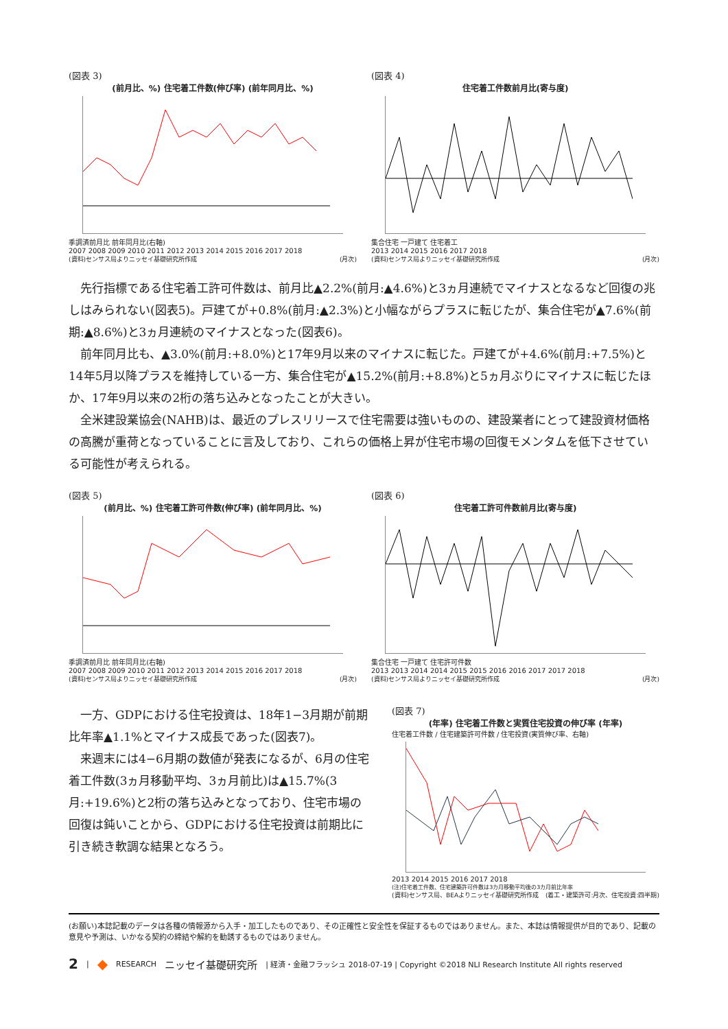(図表 3)
(前月比、%) 住宅着工件数(伸び率) (前年同月比、%)
季調済前月比 前年同月比(右軸)
2007 2008 2009 2010 2011 2012 2013 2014 2015 2016 2017 2018
(資料)センサス局よりニッセイ基礎研究所作成 (月次)
(図表 4)
住宅着工件数前月比(寄与度)
集合住宅 一戸建て 住宅着工
2013 2014 2015 2016 2017 2018
(資料)センサス局よりニッセイ基礎研究所作成 (月次)
先行指標である住宅着工許可件数は、前月比▲2.2%(前月:▲4.6%)と3ヵ月連続でマイナスとなるなど回復の兆しはみられない(図表5)。戸建てが+0.8%(前月:▲2.3%)と小幅ながらプラスに転じたが、集合住宅が▲7.6%(前期:▲8.6%)と3ヵ月連続のマイナスとなった(図表6)。
前年同月比も、▲3.0%(前月:+8.0%)と17年9月以来のマイナスに転じた。戸建てが+4.6%(前月:+7.5%)と14年5月以降プラスを維持している一方、集合住宅が▲15.2%(前月:+8.8%)と5ヵ月ぶりにマイナスに転じたほか、17年9月以来の2桁の落ち込みとなったことが大きい。
全米建設業協会(NAHB)は、最近のプレスリリースで住宅需要は強いものの、建設業者にとって建設資材価格の高騰が重荷となっていることに言及しており、これらの価格上昇が住宅市場の回復モメンタムを低下させている可能性が考えられる。
(図表 5)
(前月比、%) 住宅着工許可件数(伸び率) (前年同月比、%)
季調済前月比 前年同月比(右軸)
2007 2008 2009 2010 2011 2012 2013 2014 2015 2016 2017 2018
(資料)センサス局よりニッセイ基礎研究所作成 (月次)
(図表 6)
住宅着工許可件数前月比(寄与度)
集合住宅 一戸建て 住宅許可件数
2013 2013 2014 2014 2015 2015 2016 2016 2017 2017 2018
(資料)センサス局よりニッセイ基礎研究所作成 (月次)
一方、GDPにおける住宅投資は、18年1−3月期が前期比年率▲1.1%とマイナス成長であった(図表7)。
来週末には4−6月期の数値が発表になるが、6月の住宅着工件数(3ヵ月移動平均、3ヵ月前比)は▲15.7%(3月:+19.6%)と2桁の落ち込みとなっており、住宅市場の回復は鈍いことから、GDPにおける住宅投資は前期比に引き続き軟調な結果となろう。
(図表 7)
(年率) 住宅着工件数と実質住宅投資の伸び率 (年率)
住宅着工件数 / 住宅建築許可件数 / 住宅投資(実質伸び率、右軸)
2013 2014 2015 2016 2017 2018
(注)住宅着工件数、住宅建築許可件数は3カ月移動平均後の3カ月前比年率
(資料)センサス局、BEAよりニッセイ基礎研究所作成 (着工・建築許可:月次、住宅投資:四半期)
(お願い)本誌記載のデータは各種の情報源から入手・加工したものであり、その正確性と安全性を保証するものではありません。また、本誌は情報提供が目的であり、記載の意見や予測は、いかなる契約の締結や解約を勧誘するものではありません。
2 | ◆ RESEARCH ニッセイ基礎研究所 | 経済・金融フラッシュ 2018-07-19 | Copyright ©2018 NLI Research Institute All rights reserved